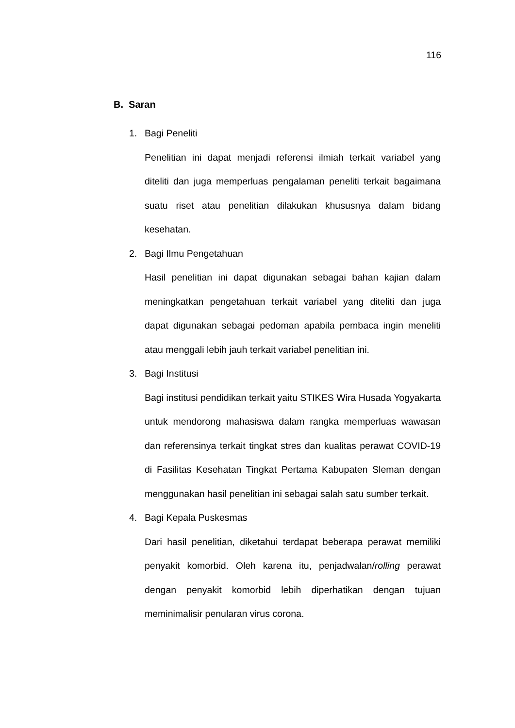116
B. Saran
1. Bagi Peneliti
Penelitian ini dapat menjadi referensi ilmiah terkait variabel yang diteliti dan juga memperluas pengalaman peneliti terkait bagaimana suatu riset atau penelitian dilakukan khususnya dalam bidang kesehatan.
2. Bagi Ilmu Pengetahuan
Hasil penelitian ini dapat digunakan sebagai bahan kajian dalam meningkatkan pengetahuan terkait variabel yang diteliti dan juga dapat digunakan sebagai pedoman apabila pembaca ingin meneliti atau menggali lebih jauh terkait variabel penelitian ini.
3. Bagi Institusi
Bagi institusi pendidikan terkait yaitu STIKES Wira Husada Yogyakarta untuk mendorong mahasiswa dalam rangka memperluas wawasan dan referensinya terkait tingkat stres dan kualitas perawat COVID-19 di Fasilitas Kesehatan Tingkat Pertama Kabupaten Sleman dengan menggunakan hasil penelitian ini sebagai salah satu sumber terkait.
4. Bagi Kepala Puskesmas
Dari hasil penelitian, diketahui terdapat beberapa perawat memiliki penyakit komorbid. Oleh karena itu, penjadwalan/rolling perawat dengan penyakit komorbid lebih diperhatikan dengan tujuan meminimalisir penularan virus corona.